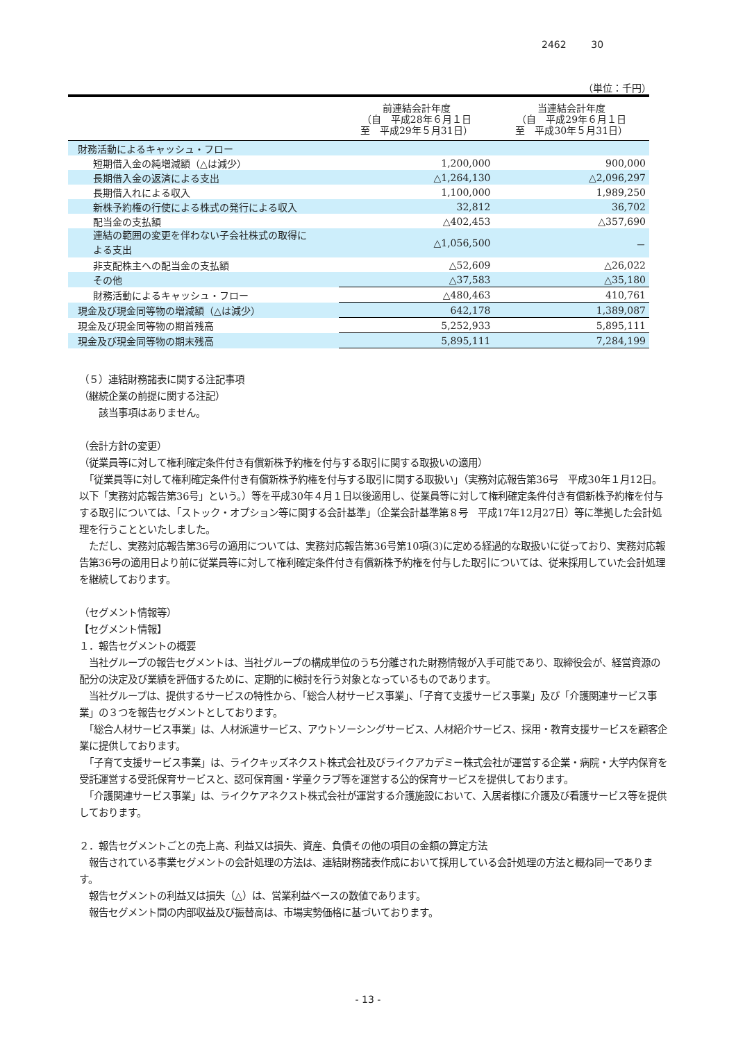2462 30
（単位：千円）
| | 前連結会計年度 （自 平成28年６月１日 至 平成29年５月31日） | 当連結会計年度 （自 平成29年６月１日 至 平成30年５月31日） |
| --- | --- | --- |
| 財務活動によるキャッシュ・フロー | | |
| 短期借入金の純増減額（△は減少） | 1,200,000 | 900,000 |
| 長期借入金の返済による支出 | △1,264,130 | △2,096,297 |
| 長期借入れによる収入 | 1,100,000 | 1,989,250 |
| 新株予約権の行使による株式の発行による収入 | 32,812 | 36,702 |
| 配当金の支払額 | △402,453 | △357,690 |
| 連結の範囲の変更を伴わない子会社株式の取得に よる支出 | △1,056,500 | － |
| 非支配株主への配当金の支払額 | △52,609 | △26,022 |
| その他 | △37,583 | △35,180 |
| 財務活動によるキャッシュ・フロー | △480,463 | 410,761 |
| 現金及び現金同等物の増減額（△は減少） | 642,178 | 1,389,087 |
| 現金及び現金同等物の期首残高 | 5,252,933 | 5,895,111 |
| 現金及び現金同等物の期末残高 | 5,895,111 | 7,284,199 |
（５）連結財務諸表に関する注記事項
（継続企業の前提に関する注記）
　　該当事項はありません。
（会計方針の変更）
（従業員等に対して権利確定条件付き有償新株予約権を付与する取引に関する取扱いの適用）
　「従業員等に対して権利確定条件付き有償新株予約権を付与する取引に関する取扱い」（実務対応報告第36号　平成30年１月12日。以下「実務対応報告第36号」という。）等を平成30年４月１日以後適用し、従業員等に対して権利確定条件付き有償新株予約権を付与する取引については、「ストック・オプション等に関する会計基準」（企業会計基準第８号　平成17年12月27日）等に準拠した会計処理を行うことといたしました。
　ただし、実務対応報告第36号の適用については、実務対応報告第36号第10項(3)に定める経過的な取扱いに従っており、実務対応報告第36号の適用日より前に従業員等に対して権利確定条件付き有償新株予約権を付与した取引については、従来採用していた会計処理を継続しております。
（セグメント情報等）
【セグメント情報】
１．報告セグメントの概要
　当社グループの報告セグメントは、当社グループの構成単位のうち分離された財務情報が入手可能であり、取締役会が、経営資源の配分の決定及び業績を評価するために、定期的に検討を行う対象となっているものであります。
　当社グループは、提供するサービスの特性から、「総合人材サービス事業」、「子育て支援サービス事業」及び「介護関連サービス事業」の３つを報告セグメントとしております。
　「総合人材サービス事業」は、人材派遣サービス、アウトソーシングサービス、人材紹介サービス、採用・教育支援サービスを顧客企業に提供しております。
　「子育て支援サービス事業」は、ライクキッズネクスト株式会社及びライクアカデミー株式会社が運営する企業・病院・大学内保育を受託運営する受託保育サービスと、認可保育園・学童クラブ等を運営する公的保育サービスを提供しております。
　「介護関連サービス事業」は、ライクケアネクスト株式会社が運営する介護施設において、入居者様に介護及び看護サービス等を提供しております。
２．報告セグメントごとの売上高、利益又は損失、資産、負債その他の項目の金額の算定方法
　報告されている事業セグメントの会計処理の方法は、連結財務諸表作成において採用している会計処理の方法と概ね同一であります。
　報告セグメントの利益又は損失（△）は、営業利益ベースの数値であります。
　報告セグメント間の内部収益及び振替高は、市場実勢価格に基づいております。
- 13 -